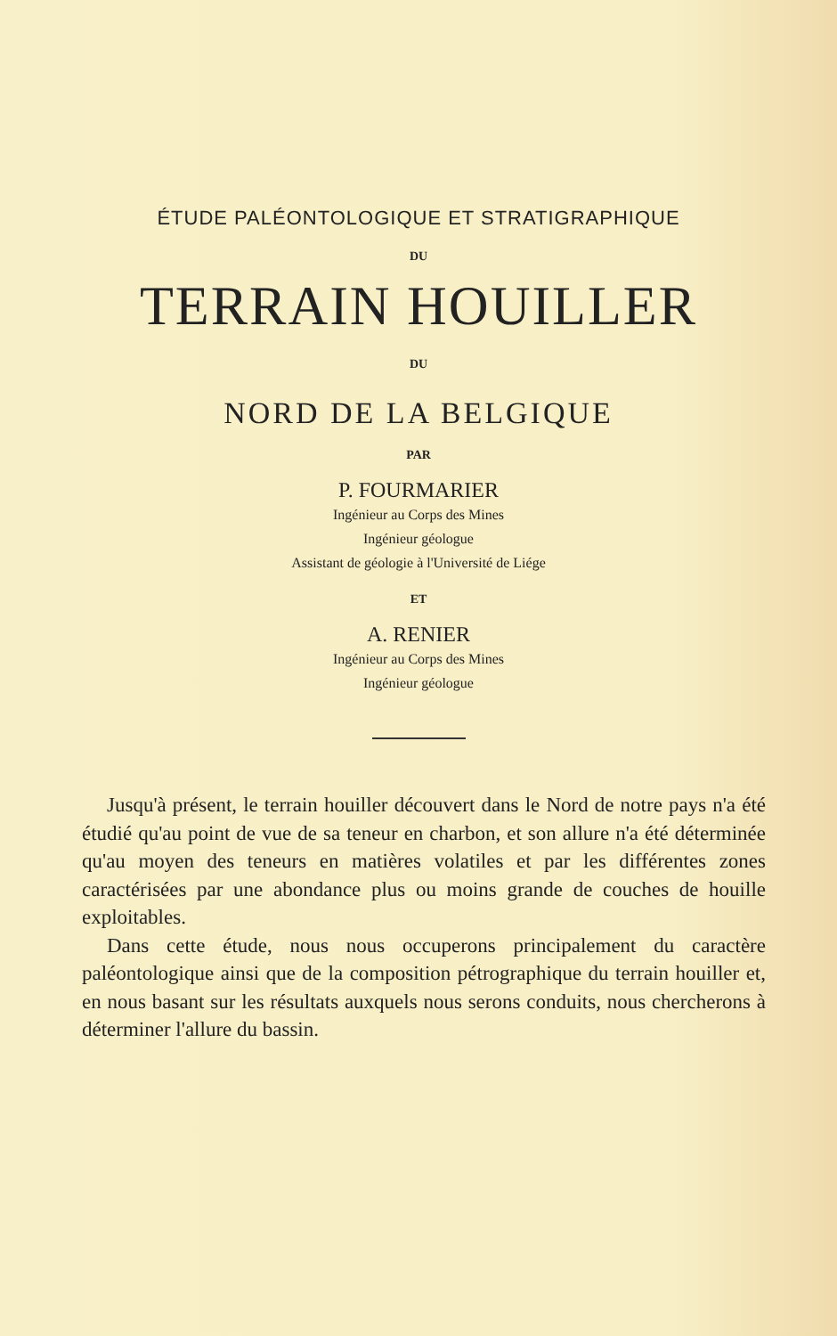ÉTUDE PALÉONTOLOGIQUE ET STRATIGRAPHIQUE
DU
TERRAIN HOUILLER
DU
NORD DE LA BELGIQUE
PAR
P. FOURMARIER
Ingénieur au Corps des Mines
Ingénieur géologue
Assistant de géologie à l'Université de Liége
ET
A. RENIER
Ingénieur au Corps des Mines
Ingénieur géologue
Jusqu'à présent, le terrain houiller découvert dans le Nord de notre pays n'a été étudié qu'au point de vue de sa teneur en charbon, et son allure n'a été déterminée qu'au moyen des teneurs en matières volatiles et par les différentes zones caractérisées par une abondance plus ou moins grande de couches de houille exploitables.
Dans cette étude, nous nous occuperons principalement du caractère paléontologique ainsi que de la composition pétrographique du terrain houiller et, en nous basant sur les résultats auxquels nous serons conduits, nous chercherons à déterminer l'allure du bassin.